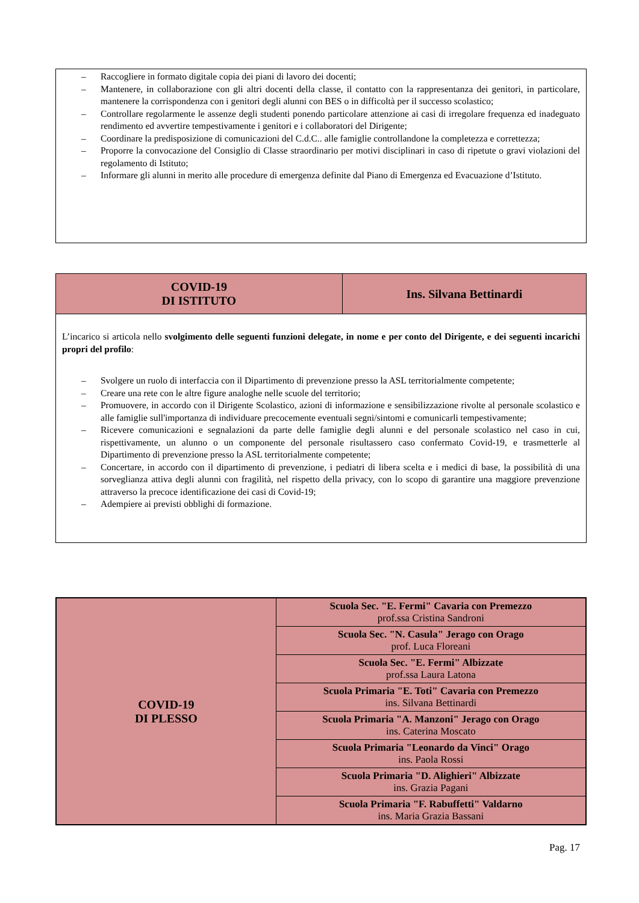– Raccogliere in formato digitale copia dei piani di lavoro dei docenti;
– Mantenere, in collaborazione con gli altri docenti della classe, il contatto con la rappresentanza dei genitori, in particolare, mantenere la corrispondenza con i genitori degli alunni con BES o in difficoltà per il successo scolastico;
– Controllare regolarmente le assenze degli studenti ponendo particolare attenzione ai casi di irregolare frequenza ed inadeguato rendimento ed avvertire tempestivamente i genitori e i collaboratori del Dirigente;
– Coordinare la predisposizione di comunicazioni del C.d.C.. alle famiglie controllandone la completezza e correttezza;
– Proporre la convocazione del Consiglio di Classe straordinario per motivi disciplinari in caso di ripetute o gravi violazioni del regolamento di Istituto;
– Informare gli alunni in merito alle procedure di emergenza definite dal Piano di Emergenza ed Evacuazione d’Istituto.
| COVID-19 DI ISTITUTO | Ins. Silvana Bettinardi |
L’incarico si articola nello svolgimento delle seguenti funzioni delegate, in nome e per conto del Dirigente, e dei seguenti incarichi propri del profilo:
– Svolgere un ruolo di interfaccia con il Dipartimento di prevenzione presso la ASL territorialmente competente;
– Creare una rete con le altre figure analoghe nelle scuole del territorio;
– Promuovere, in accordo con il Dirigente Scolastico, azioni di informazione e sensibilizzazione rivolte al personale scolastico e alle famiglie sull'importanza di individuare precocemente eventuali segni/sintomi e comunicarli tempestivamente;
– Ricevere comunicazioni e segnalazioni da parte delle famiglie degli alunni e del personale scolastico nel caso in cui, rispettivamente, un alunno o un componente del personale risultassero caso confermato Covid-19, e trasmetterle al Dipartimento di prevenzione presso la ASL territorialmente competente;
– Concertare, in accordo con il dipartimento di prevenzione, i pediatri di libera scelta e i medici di base, la possibilità di una sorveglianza attiva degli alunni con fragilità, nel rispetto della privacy, con lo scopo di garantire una maggiore prevenzione attraverso la precoce identificazione dei casi di Covid-19;
– Adempiere ai previsti obblighi di formazione.
| COVID-19 DI PLESSO | Scuola Sec. "E. Fermi" Cavaria con Premezzo prof.ssa Cristina Sandroni |
| | Scuola Sec. "N. Casula" Jerago con Orago prof. Luca Floreani |
| | Scuola Sec. "E. Fermi" Albizzate prof.ssa Laura Latona |
| | Scuola Primaria "E. Toti" Cavaria con Premezzo ins. Silvana Bettinardi |
| | Scuola Primaria "A. Manzoni" Jerago con Orago ins. Caterina Moscato |
| | Scuola Primaria "Leonardo da Vinci" Orago ins. Paola Rossi |
| | Scuola Primaria "D. Alighieri" Albizzate ins. Grazia Pagani |
| | Scuola Primaria "F. Rabuffetti" Valdarno ins. Maria Grazia Bassani |
Pag. 17